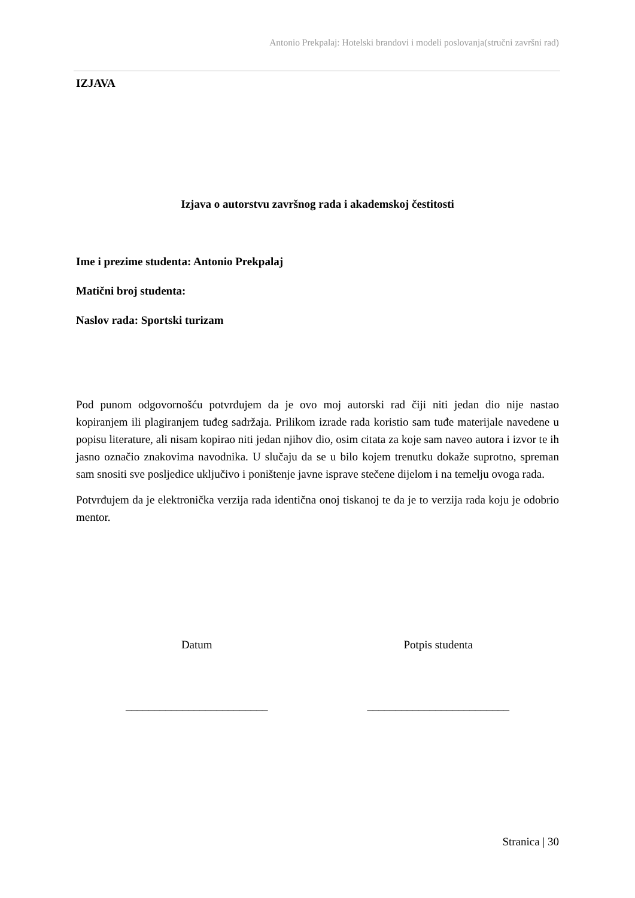Antonio Prekpalaj: Hotelski brandovi i modeli poslovanja(stručni završni rad)
IZJAVA
Izjava o autorstvu završnog rada i akademskoj čestitosti
Ime i prezime studenta: Antonio Prekpalaj
Matični broj studenta:
Naslov rada: Sportski turizam
Pod punom odgovornošću potvrđujem da je ovo moj autorski rad čiji niti jedan dio nije nastao kopiranjem ili plagiranjem tuđeg sadržaja. Prilikom izrade rada koristio sam tuđe materijale navedene u popisu literature, ali nisam kopirao niti jedan njihov dio, osim citata za koje sam naveo autora i izvor te ih jasno označio znakovima navodnika. U slučaju da se u bilo kojem trenutku dokaže suprotno, spreman sam snositi sve posljedice uključivo i poništenje javne isprave stečene dijelom i na temelju ovoga rada.
Potvrđujem da je elektronička verzija rada identična onoj tiskanoj te da je to verzija rada koju je odobrio mentor.
Datum
_________________________
Potpis studenta
_________________________
Stranica | 30